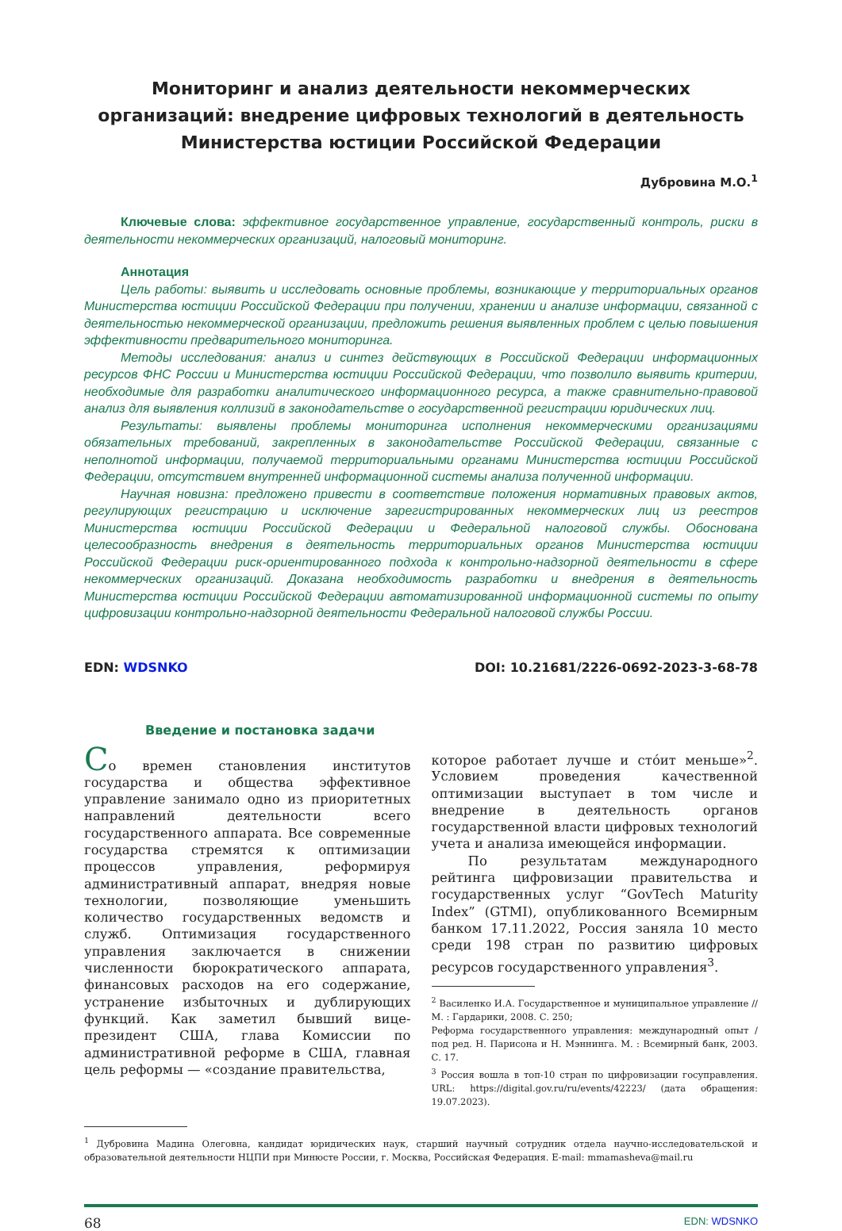Мониторинг и анализ деятельности некоммерческих организаций: внедрение цифровых технологий в деятельность Министерства юстиции Российской Федерации
Дубровина М.О.<sup>1</sup>
Ключевые слова: эффективное государственное управление, государственный контроль, риски в деятельности некоммерческих организаций, налоговый мониторинг.
Аннотация
Цель работы: выявить и исследовать основные проблемы, возникающие у территориальных органов Министерства юстиции Российской Федерации при получении, хранении и анализе информации, связанной с деятельностью некоммерческой организации, предложить решения выявленных проблем с целью повышения эффективности предварительного мониторинга.
Методы исследования: анализ и синтез действующих в Российской Федерации информационных ресурсов ФНС России и Министерства юстиции Российской Федерации, что позволило выявить критерии, необходимые для разработки аналитического информационного ресурса, а также сравнительно-правовой анализ для выявления коллизий в законодательстве о государственной регистрации юридических лиц.
Результаты: выявлены проблемы мониторинга исполнения некоммерческими организациями обязательных требований, закрепленных в законодательстве Российской Федерации, связанные с неполнотой информации, получаемой территориальными органами Министерства юстиции Российской Федерации, отсутствием внутренней информационной системы анализа полученной информации.
Научная новизна: предложено привести в соответствие положения нормативных правовых актов, регулирующих регистрацию и исключение зарегистрированных некоммерческих лиц из реестров Министерства юстиции Российской Федерации и Федеральной налоговой службы. Обоснована целесообразность внедрения в деятельность территориальных органов Министерства юстиции Российской Федерации риск-ориентированного подхода к контрольно-надзорной деятельности в сфере некоммерческих организаций. Доказана необходимость разработки и внедрения в деятельность Министерства юстиции Российской Федерации автоматизированной информационной системы по опыту цифровизации контрольно-надзорной деятельности Федеральной налоговой службы России.
EDN: WDSNKO DOI: 10.21681/2226-0692-2023-3-68-78
Введение и постановка задачи
Со времен становления институтов государства и общества эффективное управление занимало одно из приоритетных направлений деятельности всего государственного аппарата. Все современные государства стремятся к оптимизации процессов управления, реформируя административный аппарат, внедряя новые технологии, позволяющие уменьшить количество государственных ведомств и служб. Оптимизация государственного управления заключается в снижении численности бюрократического аппарата, финансовых расходов на его содержание, устранение избыточных и дублирующих функций. Как заметил бывший вице-президент США, глава Комиссии по административной реформе в США, главная цель реформы — «создание правительства,
которое работает лучше и сто́ит меньше»<sup>2</sup>. Условием проведения качественной оптимизации выступает в том числе и внедрение в деятельность органов государственной власти цифровых технологий учета и анализа имеющейся информации.
По результатам международного рейтинга цифровизации правительства и государственных услуг “GovTech Maturity Index” (GTMI), опубликованного Всемирным банком 17.11.2022, Россия заняла 10 место среди 198 стран по развитию цифровых ресурсов государственного управления<sup>3</sup>.
<sup>2</sup> Василенко И.А. Государственное и муниципальное управление // М. : Гардарики, 2008. С. 250;
Реформа государственного управления: международный опыт / под ред. Н. Парисона и Н. Мэннинга. М. : Всемирный банк, 2003. С. 17.
<sup>3</sup> Россия вошла в топ-10 стран по цифровизации госуправления. URL: https://digital.gov.ru/ru/events/42223/ (дата обращения: 19.07.2023).
<sup>1</sup> Дубровина Мадина Олеговна, кандидат юридических наук, старший научный сотрудник отдела научно-исследовательской и образовательной деятельности НЦПИ при Минюсте России, г. Москва, Российская Федерация. E-mail: mmamasheva@mail.ru
68 EDN: WDSNKO